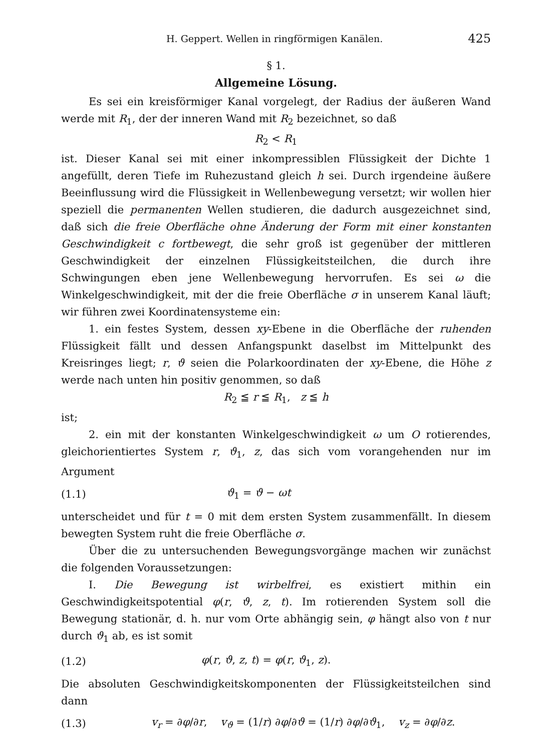H. Geppert. Wellen in ringförmigen Kanälen. 425
§ 1.
Allgemeine Lösung.
Es sei ein kreisförmiger Kanal vorgelegt, der Radius der äußeren Wand werde mit R<sub>1</sub>, der der inneren Wand mit R<sub>2</sub> bezeichnet, so daß
R<sub>2</sub> < R<sub>1</sub>
ist. Dieser Kanal sei mit einer inkompressiblen Flüssigkeit der Dichte 1 angefüllt, deren Tiefe im Ruhezustand gleich h sei. Durch irgendeine äußere Beeinflussung wird die Flüssigkeit in Wellenbewegung versetzt; wir wollen hier speziell die permanenten Wellen studieren, die dadurch ausgezeichnet sind, daß sich die freie Oberfläche ohne Änderung der Form mit einer konstanten Geschwindigkeit c fortbewegt, die sehr groß ist gegenüber der mittleren Geschwindigkeit der einzelnen Flüssigkeitsteilchen, die durch ihre Schwingungen eben jene Wellenbewegung hervorrufen. Es sei ω die Winkelgeschwindigkeit, mit der die freie Oberfläche σ in unserem Kanal läuft; wir führen zwei Koordinatensysteme ein:
1. ein festes System, dessen xy-Ebene in die Oberfläche der ruhenden Flüssigkeit fällt und dessen Anfangspunkt daselbst im Mittelpunkt des Kreisringes liegt; r, ϑ seien die Polarkoordinaten der xy-Ebene, die Höhe z werde nach unten hin positiv genommen, so daß
R<sub>2</sub> ≦ r ≦ R<sub>1</sub>, z ≦ h
ist;
2. ein mit der konstanten Winkelgeschwindigkeit ω um O rotierendes, gleichorientiertes System r, ϑ<sub>1</sub>, z, das sich vom vorangehenden nur im Argument
(1.1) ϑ<sub>1</sub> = ϑ − ωt
unterscheidet und für t = 0 mit dem ersten System zusammenfällt. In diesem bewegten System ruht die freie Oberfläche σ.
Über die zu untersuchenden Bewegungsvorgänge machen wir zunächst die folgenden Voraussetzungen:
I. Die Bewegung ist wirbelfrei, es existiert mithin ein Geschwindigkeitspotential φ(r, ϑ, z, t). Im rotierenden System soll die Bewegung stationär, d. h. nur vom Orte abhängig sein, φ hängt also von t nur durch ϑ<sub>1</sub> ab, es ist somit
(1.2) φ(r, ϑ, z, t) = φ(r, ϑ<sub>1</sub>, z).
Die absoluten Geschwindigkeitskomponenten der Flüssigkeitsteilchen sind dann
(1.3) v<sub>r</sub> = ∂φ/∂r, v<sub>ϑ</sub> = (1/r) ∂φ/∂ϑ = (1/r) ∂φ/∂ϑ<sub>1</sub>, v<sub>z</sub> = ∂φ/∂z.